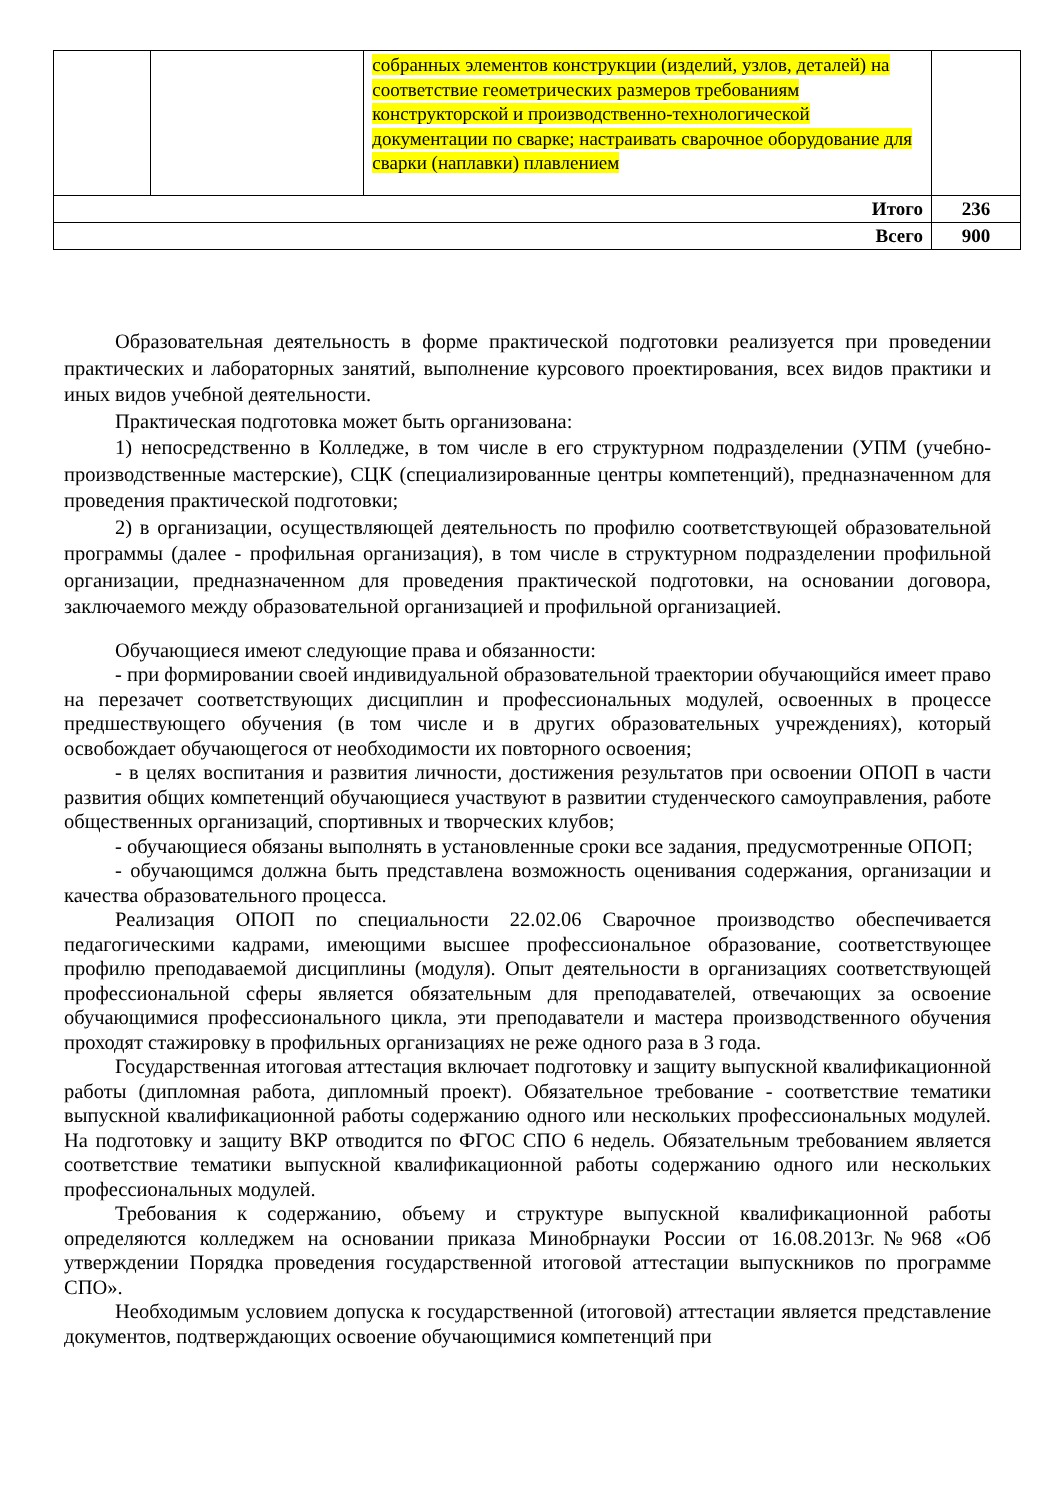| | | собранных элементов конструкции (изделий, узлов, деталей) на соответствие геометрических размеров требованиям конструкторской и производственно-технологической документации по сварке; настраивать сварочное оборудование для сварки (наплавки) плавлением | |
| Итого | | | 236 |
| Всего | | | 900 |
Образовательная деятельность в форме практической подготовки реализуется при проведении практических и лабораторных занятий, выполнение курсового проектирования, всех видов практики и иных видов учебной деятельности.
Практическая подготовка может быть организована:
1) непосредственно в Колледже, в том числе в его структурном подразделении (УПМ (учебно-производственные мастерские), СЦК (специализированные центры компетенций), предназначенном для проведения практической подготовки;
2) в организации, осуществляющей деятельность по профилю соответствующей образовательной программы (далее - профильная организация), в том числе в структурном подразделении профильной организации, предназначенном для проведения практической подготовки, на основании договора, заключаемого между образовательной организацией и профильной организацией.
Обучающиеся имеют следующие права и обязанности:
- при формировании своей индивидуальной образовательной траектории обучающийся имеет право на перезачет соответствующих дисциплин и профессиональных модулей, освоенных в процессе предшествующего обучения (в том числе и в других образовательных учреждениях), который освобождает обучающегося от необходимости их повторного освоения;
- в целях воспитания и развития личности, достижения результатов при освоении ОПОП в части развития общих компетенций обучающиеся участвуют в развитии студенческого самоуправления, работе общественных организаций, спортивных и творческих клубов;
- обучающиеся обязаны выполнять в установленные сроки все задания, предусмотренные ОПОП;
- обучающимся должна быть представлена возможность оценивания содержания, организации и качества образовательного процесса.
Реализация ОПОП по специальности 22.02.06 Сварочное производство обеспечивается педагогическими кадрами, имеющими высшее профессиональное образование, соответствующее профилю преподаваемой дисциплины (модуля). Опыт деятельности в организациях соответствующей профессиональной сферы является обязательным для преподавателей, отвечающих за освоение обучающимися профессионального цикла, эти преподаватели и мастера производственного обучения проходят стажировку в профильных организациях не реже одного раза в 3 года.
Государственная итоговая аттестация включает подготовку и защиту выпускной квалификационной работы (дипломная работа, дипломный проект). Обязательное требование - соответствие тематики выпускной квалификационной работы содержанию одного или нескольких профессиональных модулей. На подготовку и защиту ВКР отводится по ФГОС СПО 6 недель. Обязательным требованием является соответствие тематики выпускной квалификационной работы содержанию одного или нескольких профессиональных модулей.
Требования к содержанию, объему и структуре выпускной квалификационной работы определяются колледжем на основании приказа Минобрнауки России от 16.08.2013г.№968 «Об утверждении Порядка проведения государственной итоговой аттестации выпускников по программе СПО».
Необходимым условием допуска к государственной (итоговой) аттестации является представление документов, подтверждающих освоение обучающимися компетенций при